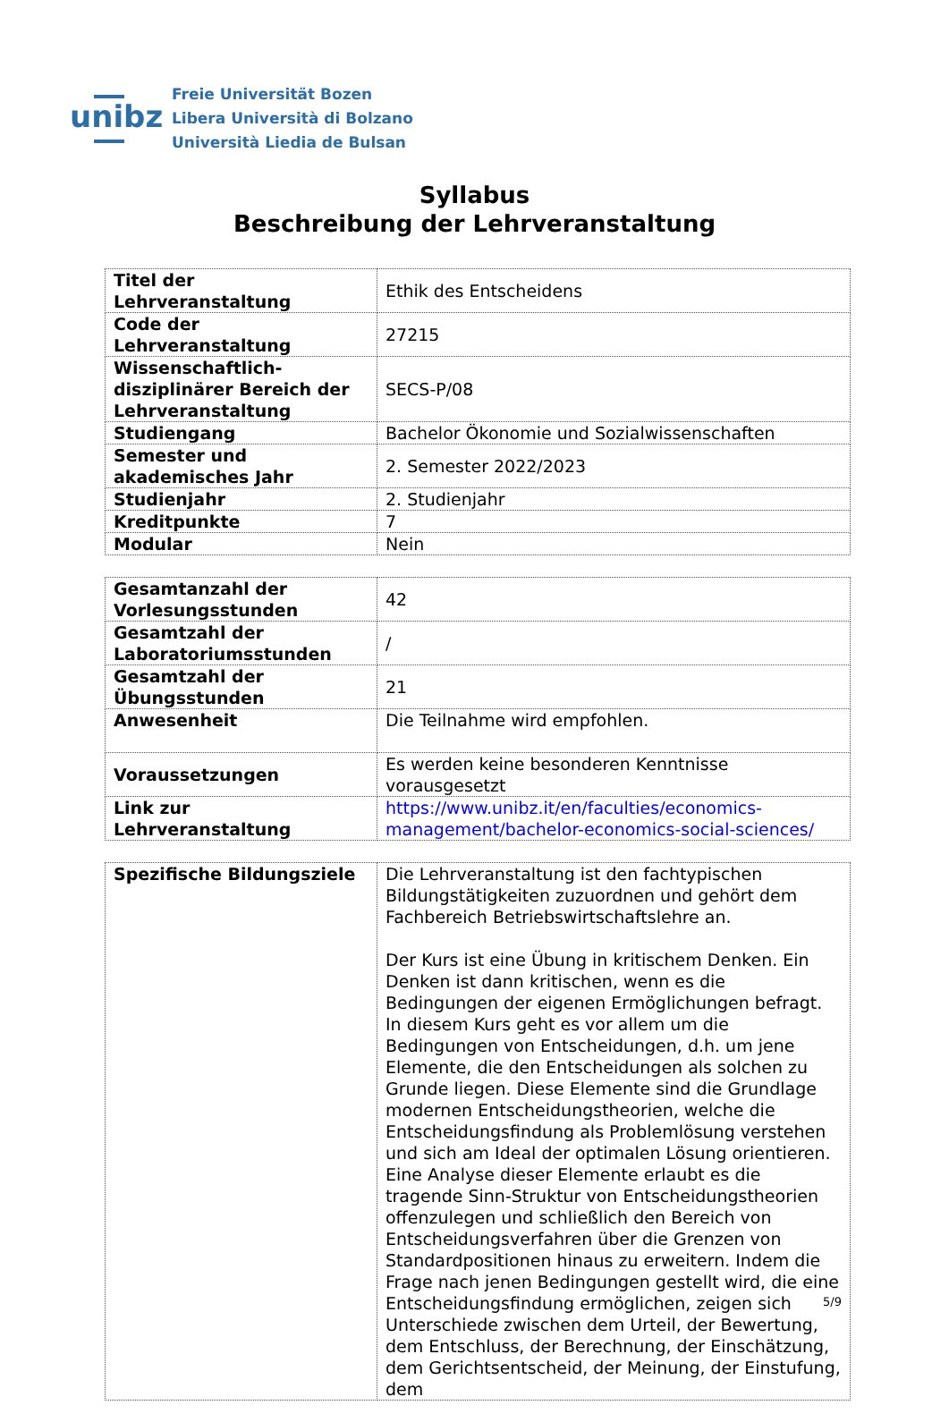unibz
Freie Universität Bozen
Libera Università di Bolzano
Università Liedia de Bulsan
Syllabus
Beschreibung der Lehrveranstaltung
| Titel der Lehrveranstaltung | Ethik des Entscheidens |
| Code der Lehrveranstaltung | 27215 |
| Wissenschaftlich-disziplinärer Bereich der Lehrveranstaltung | SECS-P/08 |
| Studiengang | Bachelor Ökonomie und Sozialwissenschaften |
| Semester und akademisches Jahr | 2. Semester 2022/2023 |
| Studienjahr | 2. Studienjahr |
| Kreditpunkte | 7 |
| Modular | Nein |
| Gesamtanzahl der Vorlesungsstunden | 42 |
| Gesamtzahl der Laboratoriumsstunden | / |
| Gesamtzahl der Übungsstunden | 21 |
| Anwesenheit | Die Teilnahme wird empfohlen. |
| Voraussetzungen | Es werden keine besonderen Kenntnisse vorausgesetzt |
| Link zur Lehrveranstaltung | https://www.unibz.it/en/faculties/economics-management/bachelor-economics-social-sciences/ |
| Spezifische Bildungsziele | Die Lehrveranstaltung ist den fachtypischen Bildungstätigkeiten zuzuordnen und gehört dem Fachbereich Betriebswirtschaftslehre an. Der Kurs ist eine Übung in kritischem Denken. Ein Denken ist dann kritischen, wenn es die Bedingungen der eigenen Ermöglichungen befragt. In diesem Kurs geht es vor allem um die Bedingungen von Entscheidungen, d.h. um jene Elemente, die den Entscheidungen als solchen zu Grunde liegen. Diese Elemente sind die Grundlage modernen Entscheidungstheorien, welche die Entscheidungsfindung als Problemlösung verstehen und sich am Ideal der optimalen Lösung orientieren. Eine Analyse dieser Elemente erlaubt es die tragende Sinn-Struktur von Entscheidungstheorien offenzulegen und schließlich den Bereich von Entscheidungsverfahren über die Grenzen von Standardpositionen hinaus zu erweitern. Indem die Frage nach jenen Bedingungen gestellt wird, die eine Entscheidungsfindung ermöglichen, zeigen sich Unterschiede zwischen dem Urteil, der Bewertung, dem Entschluss, der Berechnung, der Einschätzung, dem Gerichtsentscheid, der Meinung, der Einstufung, dem |
5/9